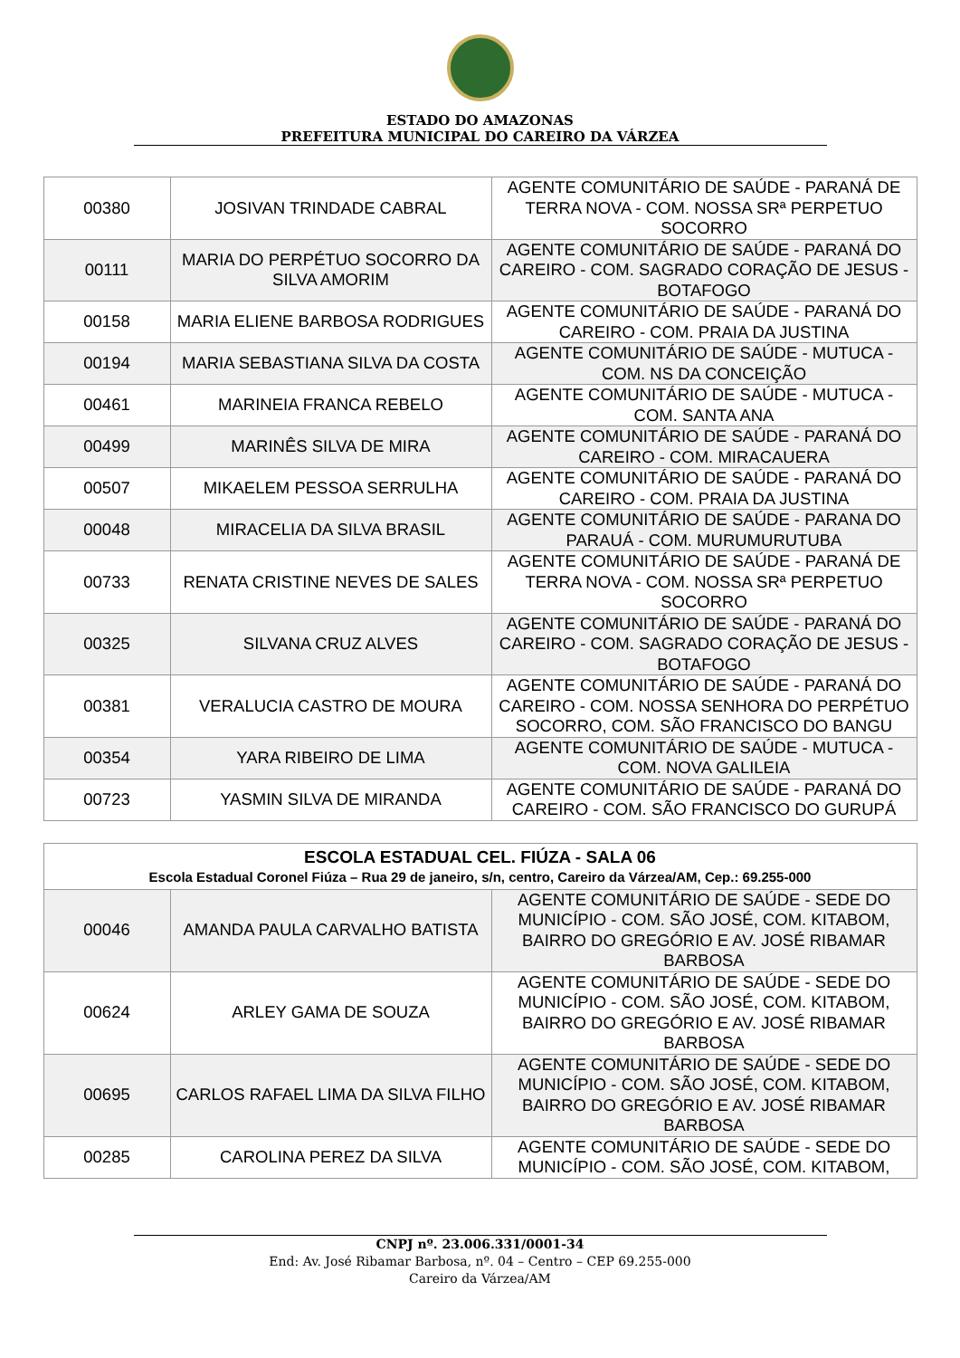ESTADO DO AMAZONAS
PREFEITURA MUNICIPAL DO CAREIRO DA VÁRZEA
| 00380 | JOSIVAN TRINDADE CABRAL | AGENTE COMUNITÁRIO DE SAÚDE - PARANÁ DE TERRA NOVA - COM. NOSSA SRª PERPETUO SOCORRO |
| 00111 | MARIA DO PERPÉTUO SOCORRO DA SILVA AMORIM | AGENTE COMUNITÁRIO DE SAÚDE - PARANÁ DO CAREIRO - COM. SAGRADO CORAÇÃO DE JESUS - BOTAFOGO |
| 00158 | MARIA ELIENE BARBOSA RODRIGUES | AGENTE COMUNITÁRIO DE SAÚDE - PARANÁ DO CAREIRO - COM. PRAIA DA JUSTINA |
| 00194 | MARIA SEBASTIANA SILVA DA COSTA | AGENTE COMUNITÁRIO DE SAÚDE - MUTUCA - COM. NS DA CONCEIÇÃO |
| 00461 | MARINEIA FRANCA REBELO | AGENTE COMUNITÁRIO DE SAÚDE - MUTUCA - COM. SANTA ANA |
| 00499 | MARINÊS SILVA DE MIRA | AGENTE COMUNITÁRIO DE SAÚDE - PARANÁ DO CAREIRO - COM. MIRACAUERA |
| 00507 | MIKAELEM PESSOA SERRULHA | AGENTE COMUNITÁRIO DE SAÚDE - PARANÁ DO CAREIRO - COM. PRAIA DA JUSTINA |
| 00048 | MIRACELIA DA SILVA BRASIL | AGENTE COMUNITÁRIO DE SAÚDE - PARANA DO PARAUÁ - COM. MURUMURUTUBA |
| 00733 | RENATA CRISTINE NEVES DE SALES | AGENTE COMUNITÁRIO DE SAÚDE - PARANÁ DE TERRA NOVA - COM. NOSSA SRª PERPETUO SOCORRO |
| 00325 | SILVANA CRUZ ALVES | AGENTE COMUNITÁRIO DE SAÚDE - PARANÁ DO CAREIRO - COM. SAGRADO CORAÇÃO DE JESUS - BOTAFOGO |
| 00381 | VERALUCIA CASTRO DE MOURA | AGENTE COMUNITÁRIO DE SAÚDE - PARANÁ DO CAREIRO - COM. NOSSA SENHORA DO PERPÉTUO SOCORRO, COM. SÃO FRANCISCO DO BANGU |
| 00354 | YARA RIBEIRO DE LIMA | AGENTE COMUNITÁRIO DE SAÚDE - MUTUCA - COM. NOVA GALILEIA |
| 00723 | YASMIN SILVA DE MIRANDA | AGENTE COMUNITÁRIO DE SAÚDE - PARANÁ DO CAREIRO - COM. SÃO FRANCISCO DO GURUPÁ |
| ESCOLA ESTADUAL CEL. FIÚZA - SALA 06 Escola Estadual Coronel Fiúza – Rua 29 de janeiro, s/n, centro, Careiro da Várzea/AM, Cep.: 69.255-000 | | |
| --- | --- | --- |
| 00046 | AMANDA PAULA CARVALHO BATISTA | AGENTE COMUNITÁRIO DE SAÚDE - SEDE DO MUNICÍPIO - COM. SÃO JOSÉ, COM. KITABOM, BAIRRO DO GREGÓRIO E AV. JOSÉ RIBAMAR BARBOSA |
| 00624 | ARLEY GAMA DE SOUZA | AGENTE COMUNITÁRIO DE SAÚDE - SEDE DO MUNICÍPIO - COM. SÃO JOSÉ, COM. KITABOM, BAIRRO DO GREGÓRIO E AV. JOSÉ RIBAMAR BARBOSA |
| 00695 | CARLOS RAFAEL LIMA DA SILVA FILHO | AGENTE COMUNITÁRIO DE SAÚDE - SEDE DO MUNICÍPIO - COM. SÃO JOSÉ, COM. KITABOM, BAIRRO DO GREGÓRIO E AV. JOSÉ RIBAMAR BARBOSA |
| 00285 | CAROLINA PEREZ DA SILVA | AGENTE COMUNITÁRIO DE SAÚDE - SEDE DO MUNICÍPIO - COM. SÃO JOSÉ, COM. KITABOM, |
CNPJ nº. 23.006.331/0001-34
End: Av. José Ribamar Barbosa, nº. 04 – Centro – CEP 69.255-000
Careiro da Várzea/AM